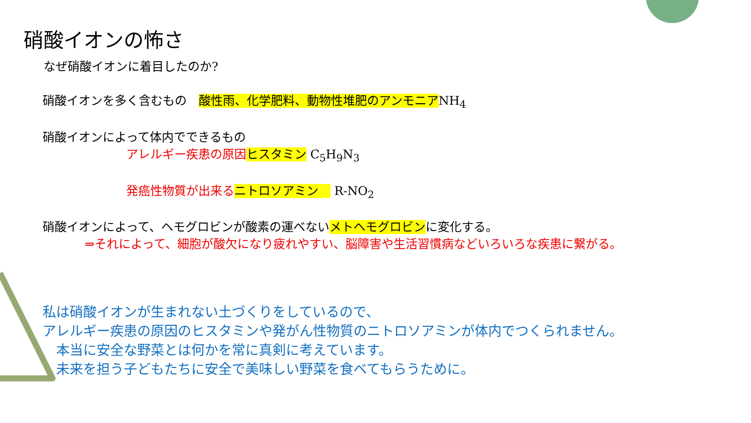硝酸イオンの怖さ
なぜ硝酸イオンに着目したのか?
硝酸イオンを多く含むもの　酸性雨、化学肥料、動物性堆肥のアンモニアNH<sub>4</sub>
硝酸イオンによって体内でできるもの
アレルギー疾患の原因 ヒスタミン C<sub>5</sub>H<sub>9</sub>N<sub>3</sub>
発癌性物質が出来る ニトロソアミン　 R-NO<sub>2</sub>
硝酸イオンによって、ヘモグロビンが酸素の運べないメトヘモグロビンに変化する。
⇒それによって、細胞が酸欠になり疲れやすい、脳障害や生活習慣病などいろいろな疾患に繋がる。
私は硝酸イオンが生まれない土づくりをしているので、
アレルギー疾患の原因のヒスタミンや発がん性物質のニトロソアミンが体内でつくられません。
　本当に安全な野菜とは何かを常に真剣に考えています。
　未来を担う子どもたちに安全で美味しい野菜を食べてもらうために。